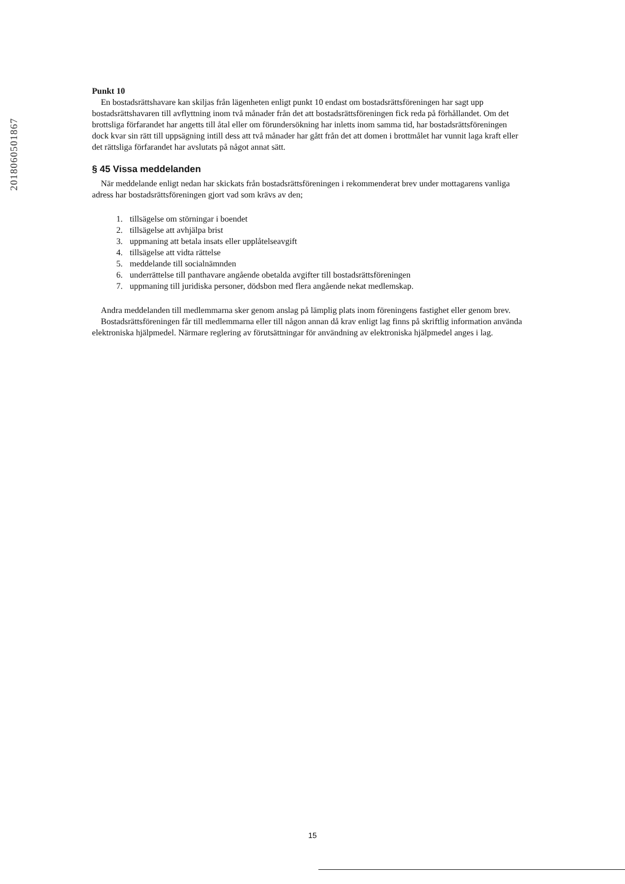201806050186​7
Punkt 10
En bostadsrättshavare kan skiljas från lägenheten enligt punkt 10 endast om bostadsrättsföreningen har sagt upp bostadsrättshavaren till avflyttning inom två månader från det att bostadsrättsföreningen fick reda på förhållandet. Om det brottsliga förfarandet har angetts till åtal eller om förundersökning har inletts inom samma tid, har bostadsrättsföreningen dock kvar sin rätt till uppsägning intill dess att två månader har gått från det att domen i brottmålet har vunnit laga kraft eller det rättsliga förfarandet har avslutats på något annat sätt.
§ 45 Vissa meddelanden
När meddelande enligt nedan har skickats från bostadsrättsföreningen i rekommenderat brev under mottagarens vanliga adress har bostadsrättsföreningen gjort vad som krävs av den;
1. tillsägelse om störningar i boendet
2. tillsägelse att avhjälpa brist
3. uppmaning att betala insats eller upplåtelseavgift
4. tillsägelse att vidta rättelse
5. meddelande till socialnämnden
6. underrättelse till panthavare angående obetalda avgifter till bostadsrättsföreningen
7. uppmaning till juridiska personer, dödsbon med flera angående nekat medlemskap.
Andra meddelanden till medlemmarna sker genom anslag på lämplig plats inom föreningens fastighet eller genom brev.
Bostadsrättsföreningen får till medlemmarna eller till någon annan då krav enligt lag finns på skriftlig information använda elektroniska hjälpmedel. Närmare reglering av förutsättningar för användning av elektroniska hjälpmedel anges i lag.
15